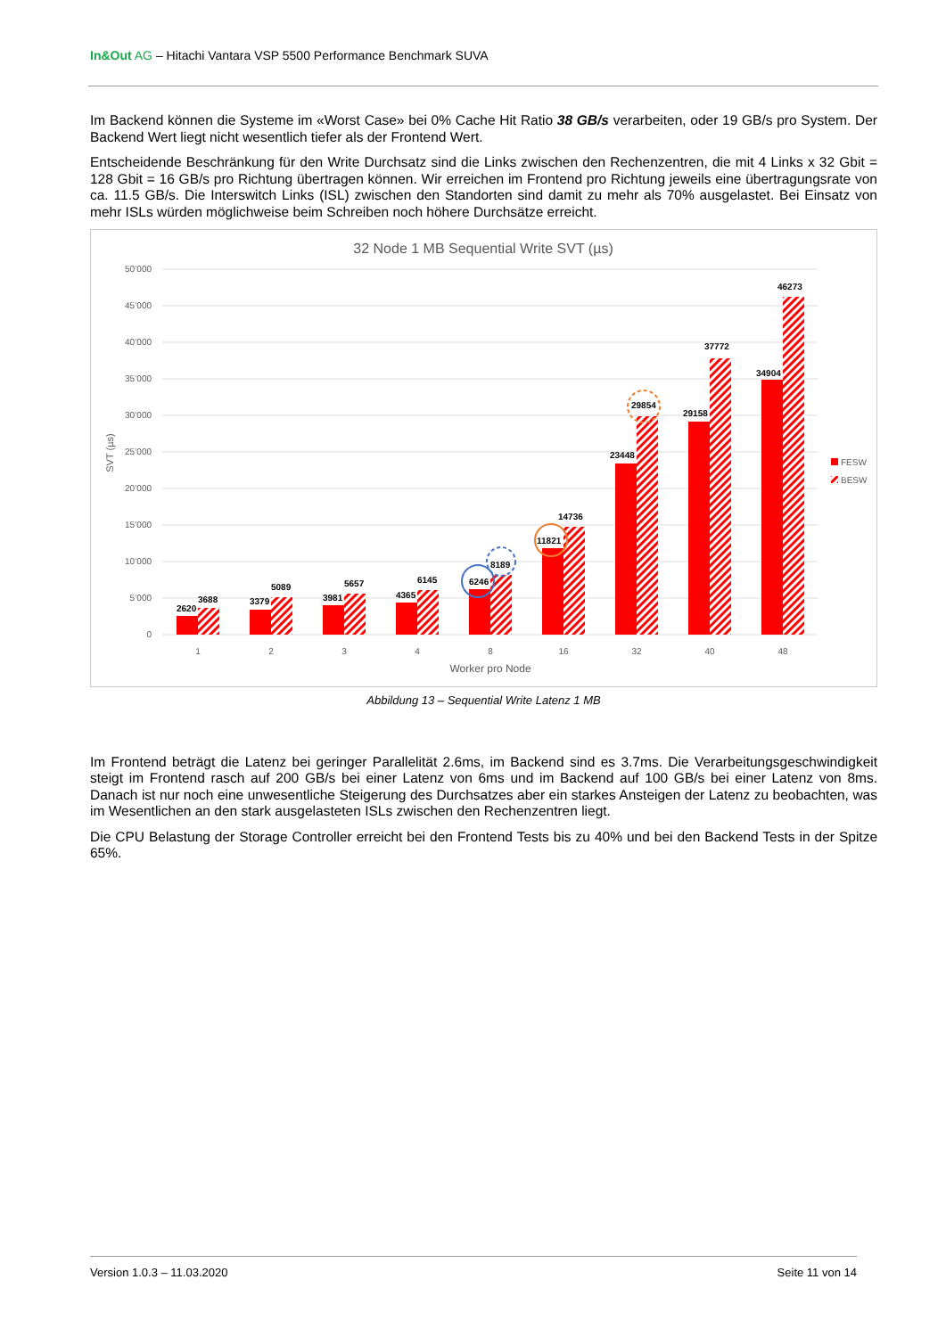In&Out AG – Hitachi Vantara VSP 5500 Performance Benchmark SUVA
Im Backend können die Systeme im «Worst Case» bei 0% Cache Hit Ratio 38 GB/s verarbeiten, oder 19 GB/s pro System. Der Backend Wert liegt nicht wesentlich tiefer als der Frontend Wert.
Entscheidende Beschränkung für den Write Durchsatz sind die Links zwischen den Rechenzentren, die mit 4 Links x 32 Gbit = 128 Gbit = 16 GB/s pro Richtung übertragen können. Wir erreichen im Frontend pro Richtung jeweils eine übertragungsrate von ca. 11.5 GB/s. Die Interswitch Links (ISL) zwischen den Standorten sind damit zu mehr als 70% ausgelastet. Bei Einsatz von mehr ISLs würden möglichweise beim Schreiben noch höhere Durchsätze erreicht.
32 Node 1 MB Sequential Write SVT (µs)
50’000
45’000
40’000
35’000
30’000
25’000
20’000
15’000
10’000
5’000
0
SVT (µs)
2620
3688
3379
5089
3981
5657
4365
6145
6246
8189
11821
14736
23448
29854
29158
37772
34904
46273
1
2
3
4
8
16
32
40
48
Worker pro Node
FESW
BESW
Abbildung 13 – Sequential Write Latenz 1 MB
Im Frontend beträgt die Latenz bei geringer Parallelität 2.6ms, im Backend sind es 3.7ms. Die Verarbeitungsgeschwindigkeit steigt im Frontend rasch auf 200 GB/s bei einer Latenz von 6ms und im Backend auf 100 GB/s bei einer Latenz von 8ms. Danach ist nur noch eine unwesentliche Steigerung des Durchsatzes aber ein starkes Ansteigen der Latenz zu beobachten, was im Wesentlichen an den stark ausgelasteten ISLs zwischen den Rechenzentren liegt.
Die CPU Belastung der Storage Controller erreicht bei den Frontend Tests bis zu 40% und bei den Backend Tests in der Spitze 65%.
Version 1.0.3 – 11.03.2020 Seite 11 von 14